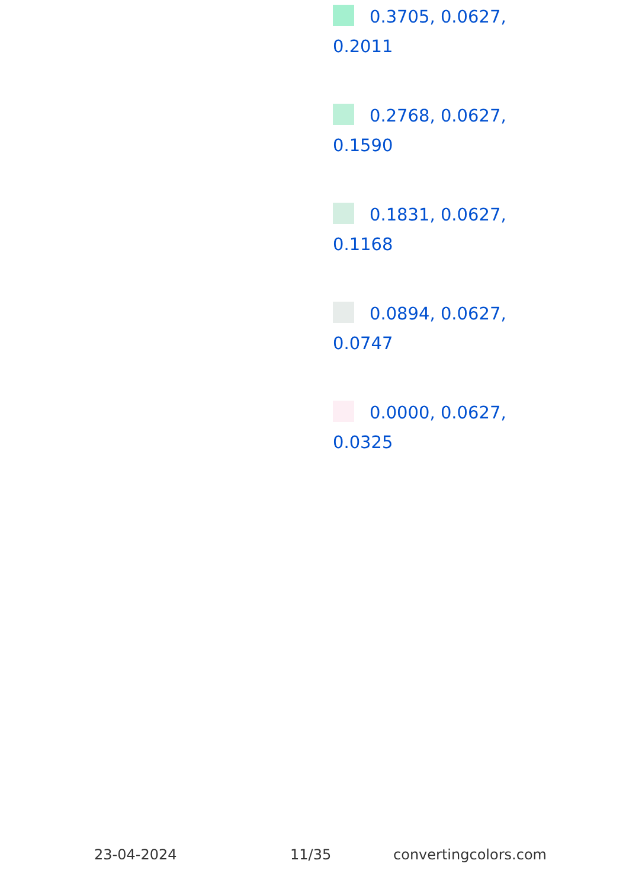0.3705, 0.0627, 0.2011
0.2768, 0.0627, 0.1590
0.1831, 0.0627, 0.1168
0.0894, 0.0627, 0.0747
0.0000, 0.0627, 0.0325
23-04-2024 11/35 convertingcolors.com